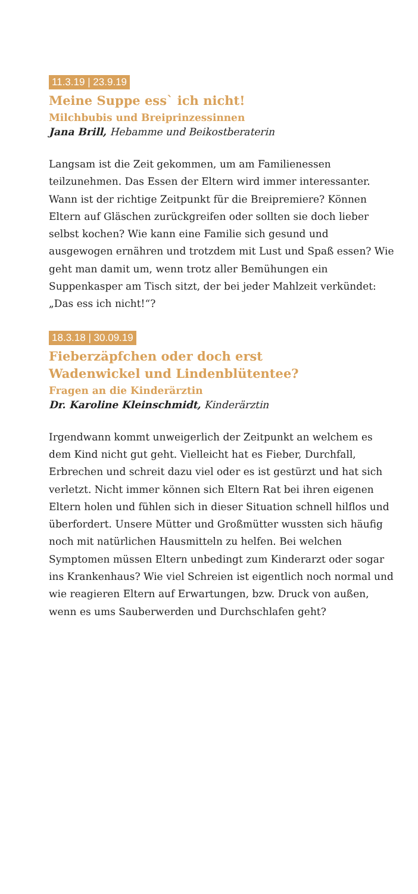11.3.19 | 23.9.19
Meine Suppe ess` ich nicht!
Milchbubis und Breiprinzessinnen
Jana Brill, Hebamme und Beikostberaterin
Langsam ist die Zeit gekommen, um am Familienessen teilzunehmen. Das Essen der Eltern wird immer interessanter. Wann ist der richtige Zeitpunkt für die Breipremiere? Können Eltern auf Gläschen zurückgreifen oder sollten sie doch lieber selbst kochen? Wie kann eine Familie sich gesund und ausgewogen ernähren und trotzdem mit Lust und Spaß essen? Wie geht man damit um, wenn trotz aller Bemühungen ein Suppenkasper am Tisch sitzt, der bei jeder Mahlzeit verkündet: „Das ess ich nicht!“?
18.3.18 | 30.09.19
Fieberzäpfchen oder doch erst
Wadenwickel und Lindenblütentee?
Fragen an die Kinderärztin
Dr. Karoline Kleinschmidt, Kinderärztin
Irgendwann kommt unweigerlich der Zeitpunkt an welchem es dem Kind nicht gut geht. Vielleicht hat es Fieber, Durchfall, Erbrechen und schreit dazu viel oder es ist gestürzt und hat sich verletzt. Nicht immer können sich Eltern Rat bei ihren eigenen Eltern holen und fühlen sich in dieser Situation schnell hilflos und überfordert. Unsere Mütter und Großmütter wussten sich häufig noch mit natürlichen Hausmitteln zu helfen. Bei welchen Symptomen müssen Eltern unbedingt zum Kinderarzt oder sogar ins Krankenhaus? Wie viel Schreien ist eigentlich noch normal und wie reagieren Eltern auf Erwartungen, bzw. Druck von außen, wenn es ums Sauberwerden und Durchschlafen geht?